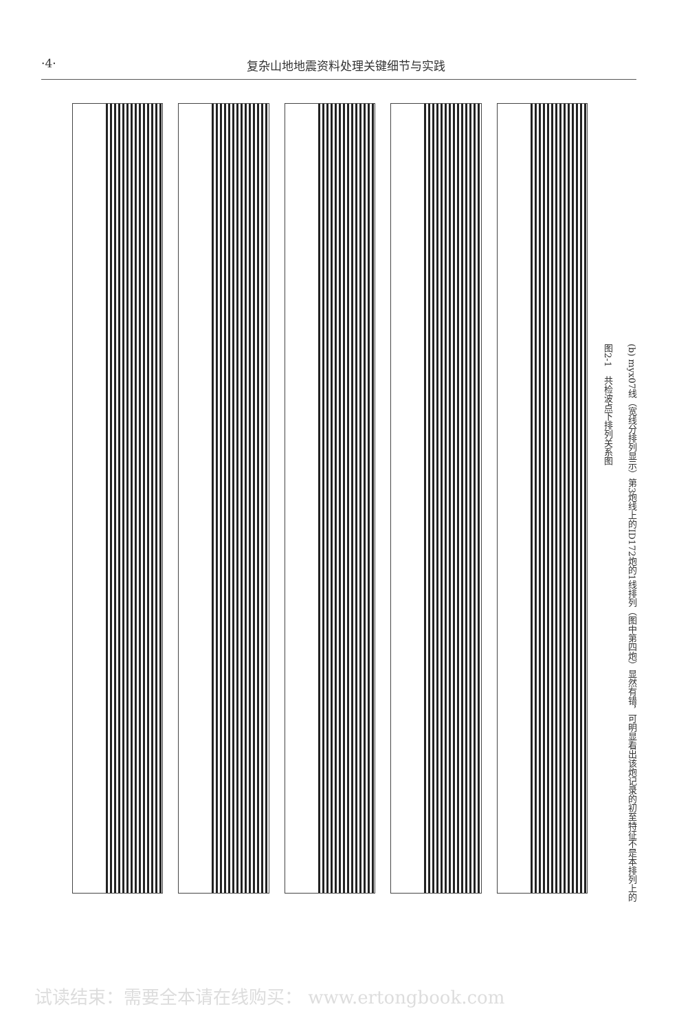·4· 复杂山地地震资料处理关键细节与实践
(b) myx07线（宽线分排列显示）第3炮线上的ID172炮的1线排列（图中第四炮）显然有错，可明显看出该炮记录的初至特征不是本排列上的
图2-1　共检波点下排列关系图
试读结束：需要全本请在线购买： www.ertongbook.com